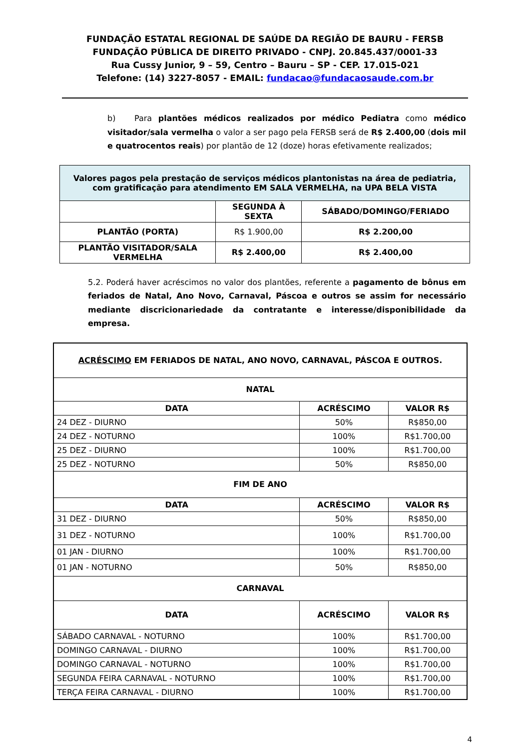FUNDAÇÃO ESTATAL REGIONAL DE SAÚDE DA REGIÃO DE BAURU - FERSB
FUNDAÇÃO PÚBLICA DE DIREITO PRIVADO - CNPJ. 20.845.437/0001-33
Rua Cussy Junior, 9 – 59, Centro – Bauru – SP - CEP. 17.015-021
Telefone: (14) 3227-8057 - EMAIL: fundacao@fundacaosaude.com.br
b) Para plantões médicos realizados por médico Pediatra como médico visitador/sala vermelha o valor a ser pago pela FERSB será de R$ 2.400,00 (dois mil e quatrocentos reais) por plantão de 12 (doze) horas efetivamente realizados;
| Valores pagos pela prestação de serviços médicos plantonistas na área de pediatria, com gratificação para atendimento EM SALA VERMELHA, na UPA BELA VISTA | | |
| --- | --- | --- |
| | SEGUNDA À SEXTA | SÁBADO/DOMINGO/FERIADO |
| PLANTÃO (PORTA) | R$ 1.900,00 | R$ 2.200,00 |
| PLANTÃO VISITADOR/SALA VERMELHA | R$ 2.400,00 | R$ 2.400,00 |
5.2. Poderá haver acréscimos no valor dos plantões, referente a pagamento de bônus em feriados de Natal, Ano Novo, Carnaval, Páscoa e outros se assim for necessário mediante discricionariedade da contratante e interesse/disponibilidade da empresa.
| ACRÉSCIMO EM FERIADOS DE NATAL, ANO NOVO, CARNAVAL, PÁSCOA E OUTROS. | | |
| --- | --- | --- |
| NATAL | | |
| DATA | ACRÉSCIMO | VALOR R$ |
| 24 DEZ - DIURNO | 50% | R$850,00 |
| 24 DEZ - NOTURNO | 100% | R$1.700,00 |
| 25 DEZ - DIURNO | 100% | R$1.700,00 |
| 25 DEZ - NOTURNO | 50% | R$850,00 |
| FIM DE ANO | | |
| DATA | ACRÉSCIMO | VALOR R$ |
| 31 DEZ - DIURNO | 50% | R$850,00 |
| 31 DEZ - NOTURNO | 100% | R$1.700,00 |
| 01 JAN - DIURNO | 100% | R$1.700,00 |
| 01 JAN - NOTURNO | 50% | R$850,00 |
| CARNAVAL | | |
| DATA | ACRÉSCIMO | VALOR R$ |
| SÁBADO CARNAVAL - NOTURNO | 100% | R$1.700,00 |
| DOMINGO CARNAVAL - DIURNO | 100% | R$1.700,00 |
| DOMINGO CARNAVAL - NOTURNO | 100% | R$1.700,00 |
| SEGUNDA FEIRA CARNAVAL - NOTURNO | 100% | R$1.700,00 |
| TERÇA FEIRA CARNAVAL - DIURNO | 100% | R$1.700,00 |
4